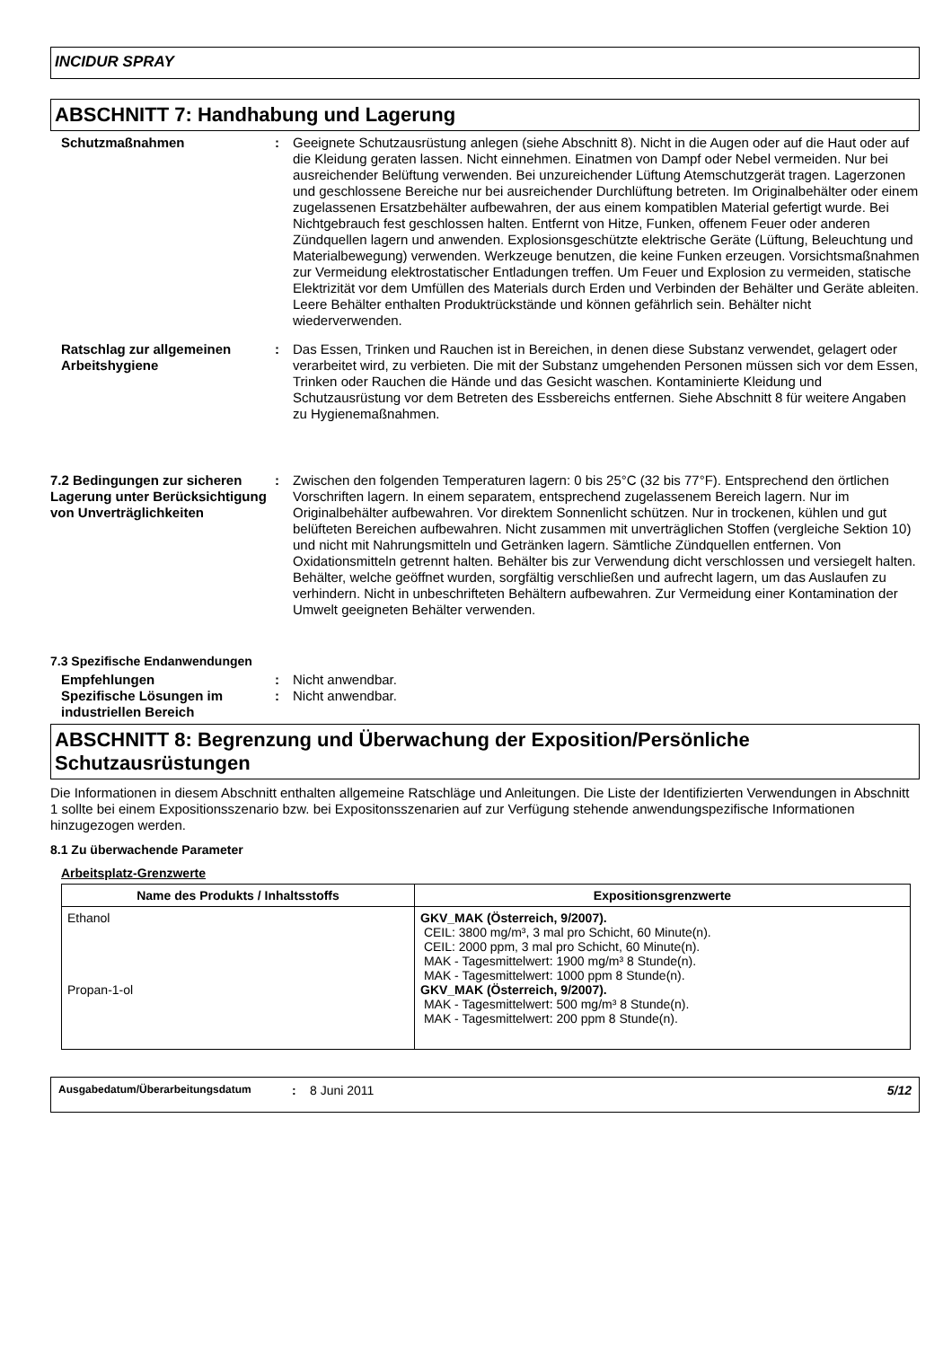INCIDUR SPRAY
ABSCHNITT 7: Handhabung und Lagerung
Schutzmaßnahmen : Geeignete Schutzausrüstung anlegen (siehe Abschnitt 8). Nicht in die Augen oder auf die Haut oder auf die Kleidung geraten lassen. Nicht einnehmen. Einatmen von Dampf oder Nebel vermeiden. Nur bei ausreichender Belüftung verwenden. Bei unzureichender Lüftung Atemschutzgerät tragen. Lagerzonen und geschlossene Bereiche nur bei ausreichender Durchlüftung betreten. Im Originalbehälter oder einem zugelassenen Ersatzbehälter aufbewahren, der aus einem kompatiblen Material gefertigt wurde. Bei Nichtgebrauch fest geschlossen halten. Entfernt von Hitze, Funken, offenem Feuer oder anderen Zündquellen lagern und anwenden. Explosionsgeschützte elektrische Geräte (Lüftung, Beleuchtung und Materialbewegung) verwenden. Werkzeuge benutzen, die keine Funken erzeugen. Vorsichtsmaßnahmen zur Vermeidung elektrostatischer Entladungen treffen. Um Feuer und Explosion zu vermeiden, statische Elektrizität vor dem Umfüllen des Materials durch Erden und Verbinden der Behälter und Geräte ableiten. Leere Behälter enthalten Produktrückstände und können gefährlich sein. Behälter nicht wiederverwenden.
Ratschlag zur allgemeinen Arbeitshygiene
: Das Essen, Trinken und Rauchen ist in Bereichen, in denen diese Substanz verwendet, gelagert oder verarbeitet wird, zu verbieten. Die mit der Substanz umgehenden Personen müssen sich vor dem Essen, Trinken oder Rauchen die Hände und das Gesicht waschen. Kontaminierte Kleidung und Schutzausrüstung vor dem Betreten des Essbereichs entfernen. Siehe Abschnitt 8 für weitere Angaben zu Hygienemaßnahmen.
7.2 Bedingungen zur sicheren Lagerung unter Berücksichtigung von Unverträglichkeiten
: Zwischen den folgenden Temperaturen lagern: 0 bis 25°C (32 bis 77°F). Entsprechend den örtlichen Vorschriften lagern. In einem separatem, entsprechend zugelassenem Bereich lagern. Nur im Originalbehälter aufbewahren. Vor direktem Sonnenlicht schützen. Nur in trockenen, kühlen und gut belüfteten Bereichen aufbewahren. Nicht zusammen mit unverträglichen Stoffen (vergleiche Sektion 10) und nicht mit Nahrungsmitteln und Getränken lagern. Sämtliche Zündquellen entfernen. Von Oxidationsmitteln getrennt halten. Behälter bis zur Verwendung dicht verschlossen und versiegelt halten. Behälter, welche geöffnet wurden, sorgfältig verschließen und aufrecht lagern, um das Auslaufen zu verhindern. Nicht in unbeschrifteten Behältern aufbewahren. Zur Vermeidung einer Kontamination der Umwelt geeigneten Behälter verwenden.
7.3 Spezifische Endanwendungen
Empfehlungen : Nicht anwendbar.
Spezifische Lösungen im industriellen Bereich
: Nicht anwendbar.
ABSCHNITT 8: Begrenzung und Überwachung der Exposition/Persönliche Schutzausrüstungen
Die Informationen in diesem Abschnitt enthalten allgemeine Ratschläge und Anleitungen. Die Liste der Identifizierten Verwendungen in Abschnitt 1 sollte bei einem Expositionsszenario bzw. bei Expositonsszenarien auf zur Verfügung stehende anwendungspezifische Informationen hinzugezogen werden.
8.1 Zu überwachende Parameter
Arbeitsplatz-Grenzwerte
| Name des Produkts / Inhaltsstoffs | Expositionsgrenzwerte |
| --- | --- |
| Ethanol Propan-1-ol | GKV_MAK (Österreich, 9/2007). CEIL: 3800 mg/m³, 3 mal pro Schicht, 60 Minute(n). CEIL: 2000 ppm, 3 mal pro Schicht, 60 Minute(n). MAK - Tagesmittelwert: 1900 mg/m³ 8 Stunde(n). MAK - Tagesmittelwert: 1000 ppm 8 Stunde(n). GKV_MAK (Österreich, 9/2007). MAK - Tagesmittelwert: 500 mg/m³ 8 Stunde(n). MAK - Tagesmittelwert: 200 ppm 8 Stunde(n). |
Ausgabedatum/Überarbeitungsdatum: 8 Juni 2011 5/12